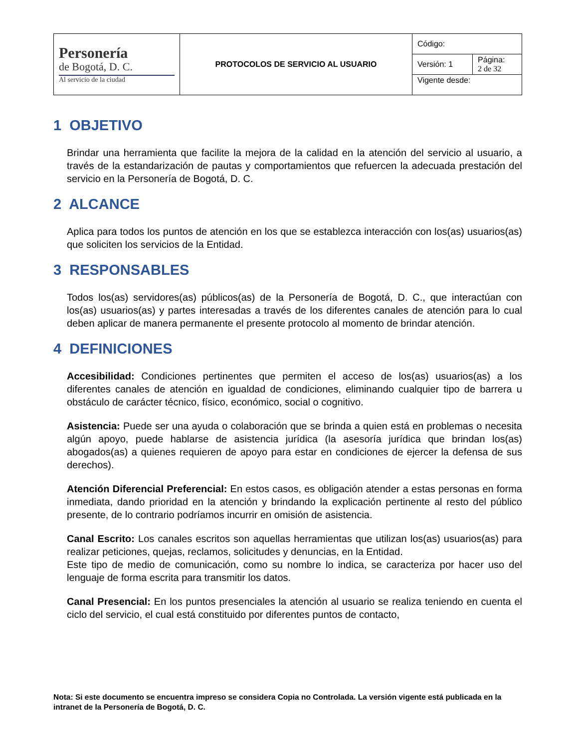| Personería de Bogotá, D. C. Al servicio de la ciudad | PROTOCOLOS DE SERVICIO AL USUARIO | Código: | |
| | | Versión: 1 | Página: 2 de 32 |
| | | Vigente desde: | |
1 OBJETIVO
Brindar una herramienta que facilite la mejora de la calidad en la atención del servicio al usuario, a través de la estandarización de pautas y comportamientos que refuercen la adecuada prestación del servicio en la Personería de Bogotá, D. C.
2 ALCANCE
Aplica para todos los puntos de atención en los que se establezca interacción con los(as) usuarios(as) que soliciten los servicios de la Entidad.
3 RESPONSABLES
Todos los(as) servidores(as) públicos(as) de la Personería de Bogotá, D. C., que interactúan con los(as) usuarios(as) y partes interesadas a través de los diferentes canales de atención para lo cual deben aplicar de manera permanente el presente protocolo al momento de brindar atención.
4 DEFINICIONES
Accesibilidad: Condiciones pertinentes que permiten el acceso de los(as) usuarios(as) a los diferentes canales de atención en igualdad de condiciones, eliminando cualquier tipo de barrera u obstáculo de carácter técnico, físico, económico, social o cognitivo.
Asistencia: Puede ser una ayuda o colaboración que se brinda a quien está en problemas o necesita algún apoyo, puede hablarse de asistencia jurídica (la asesoría jurídica que brindan los(as) abogados(as) a quienes requieren de apoyo para estar en condiciones de ejercer la defensa de sus derechos).
Atención Diferencial Preferencial: En estos casos, es obligación atender a estas personas en forma inmediata, dando prioridad en la atención y brindando la explicación pertinente al resto del público presente, de lo contrario podríamos incurrir en omisión de asistencia.
Canal Escrito: Los canales escritos son aquellas herramientas que utilizan los(as) usuarios(as) para realizar peticiones, quejas, reclamos, solicitudes y denuncias, en la Entidad.
Este tipo de medio de comunicación, como su nombre lo indica, se caracteriza por hacer uso del lenguaje de forma escrita para transmitir los datos.
Canal Presencial: En los puntos presenciales la atención al usuario se realiza teniendo en cuenta el ciclo del servicio, el cual está constituido por diferentes puntos de contacto,
Nota: Si este documento se encuentra impreso se considera Copia no Controlada. La versión vigente está publicada en la intranet de la Personería de Bogotá, D. C.